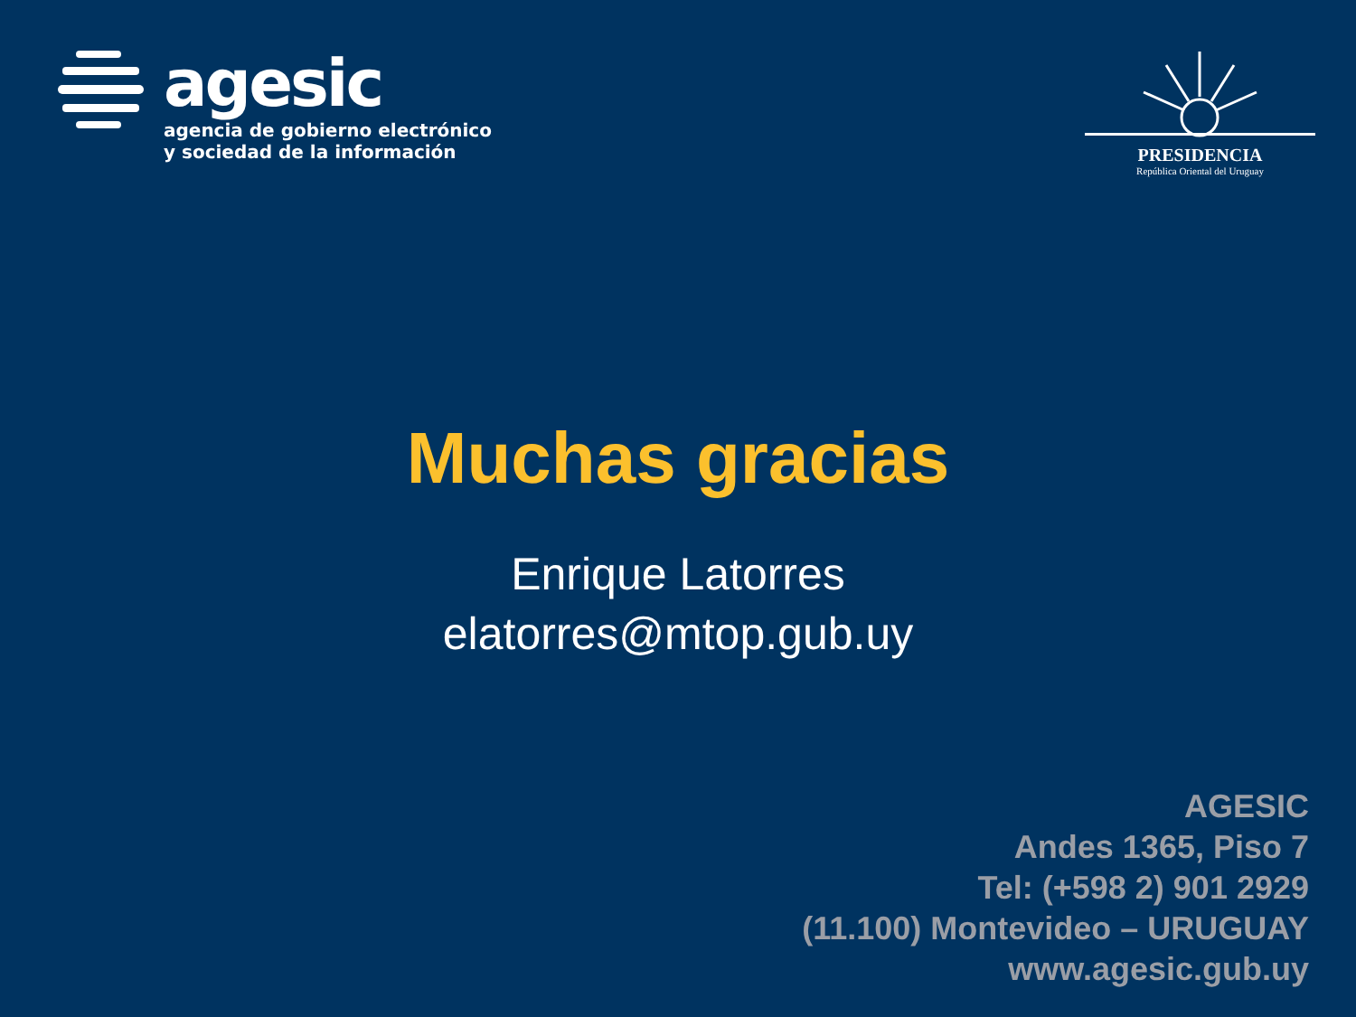agesic
agencia de gobierno electrónico
y sociedad de la información
PRESIDENCIA
República Oriental del Uruguay
Muchas gracias
Enrique Latorres
elatorres@mtop.gub.uy
AGESIC
Andes 1365, Piso 7
Tel: (+598 2) 901 2929
(11.100) Montevideo – URUGUAY
www.agesic.gub.uy